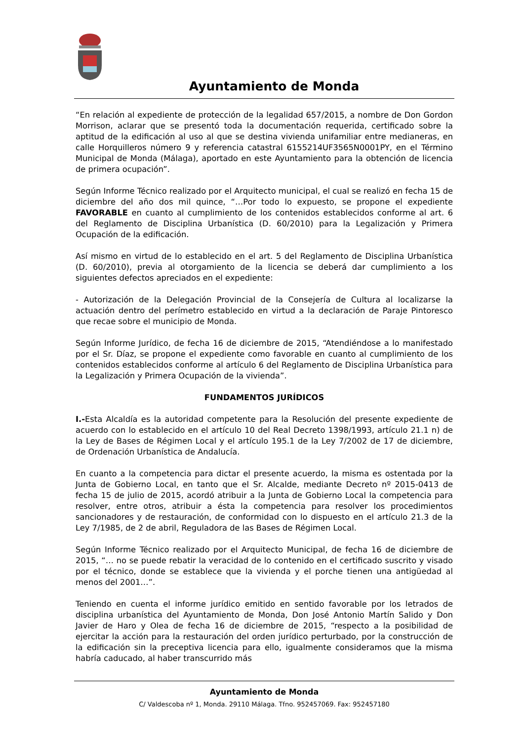Ayuntamiento de Monda
“En relación al expediente de protección de la legalidad 657/2015, a nombre de Don Gordon Morrison, aclarar que se presentó toda la documentación requerida, certificado sobre la aptitud de la edificación al uso al que se destina vivienda unifamiliar entre medianeras, en calle Horquilleros número 9 y referencia catastral 6155214UF3565N0001PY, en el Término Municipal de Monda (Málaga), aportado en este Ayuntamiento para la obtención de licencia de primera ocupación”.
Según Informe Técnico realizado por el Arquitecto municipal, el cual se realizó en fecha 15 de diciembre del año dos mil quince, “…Por todo lo expuesto, se propone el expediente FAVORABLE en cuanto al cumplimiento de los contenidos establecidos conforme al art. 6 del Reglamento de Disciplina Urbanística (D. 60/2010) para la Legalización y Primera Ocupación de la edificación.
Así mismo en virtud de lo establecido en el art. 5 del Reglamento de Disciplina Urbanística (D. 60/2010), previa al otorgamiento de la licencia se deberá dar cumplimiento a los siguientes defectos apreciados en el expediente:
- Autorización de la Delegación Provincial de la Consejería de Cultura al localizarse la actuación dentro del perímetro establecido en virtud a la declaración de Paraje Pintoresco que recae sobre el municipio de Monda.
Según Informe Jurídico, de fecha 16 de diciembre de 2015, “Atendiéndose a lo manifestado por el Sr. Díaz, se propone el expediente como favorable en cuanto al cumplimiento de los contenidos establecidos conforme al artículo 6 del Reglamento de Disciplina Urbanística para la Legalización y Primera Ocupación de la vivienda”.
FUNDAMENTOS JURÍDICOS
I.-Esta Alcaldía es la autoridad competente para la Resolución del presente expediente de acuerdo con lo establecido en el artículo 10 del Real Decreto 1398/1993, artículo 21.1 n) de la Ley de Bases de Régimen Local y el artículo 195.1 de la Ley 7/2002 de 17 de diciembre, de Ordenación Urbanística de Andalucía.
En cuanto a la competencia para dictar el presente acuerdo, la misma es ostentada por la Junta de Gobierno Local, en tanto que el Sr. Alcalde, mediante Decreto nº 2015-0413 de fecha 15 de julio de 2015, acordó atribuir a la Junta de Gobierno Local la competencia para resolver, entre otros, atribuir a ésta la competencia para resolver los procedimientos sancionadores y de restauración, de conformidad con lo dispuesto en el artículo 21.3 de la Ley 7/1985, de 2 de abril, Reguladora de las Bases de Régimen Local.
Según Informe Técnico realizado por el Arquitecto Municipal, de fecha 16 de diciembre de 2015, “… no se puede rebatir la veracidad de lo contenido en el certificado suscrito y visado por el técnico, donde se establece que la vivienda y el porche tienen una antigüedad al menos del 2001…”.
Teniendo en cuenta el informe jurídico emitido en sentido favorable por los letrados de disciplina urbanística del Ayuntamiento de Monda, Don José Antonio Martín Salido y Don Javier de Haro y Olea de fecha 16 de diciembre de 2015, “respecto a la posibilidad de ejercitar la acción para la restauración del orden jurídico perturbado, por la construcción de la edificación sin la preceptiva licencia para ello, igualmente consideramos que la misma habría caducado, al haber transcurrido más
Ayuntamiento de Monda
C/ Valdescoba nº 1, Monda. 29110 Málaga. Tfno. 952457069. Fax: 952457180